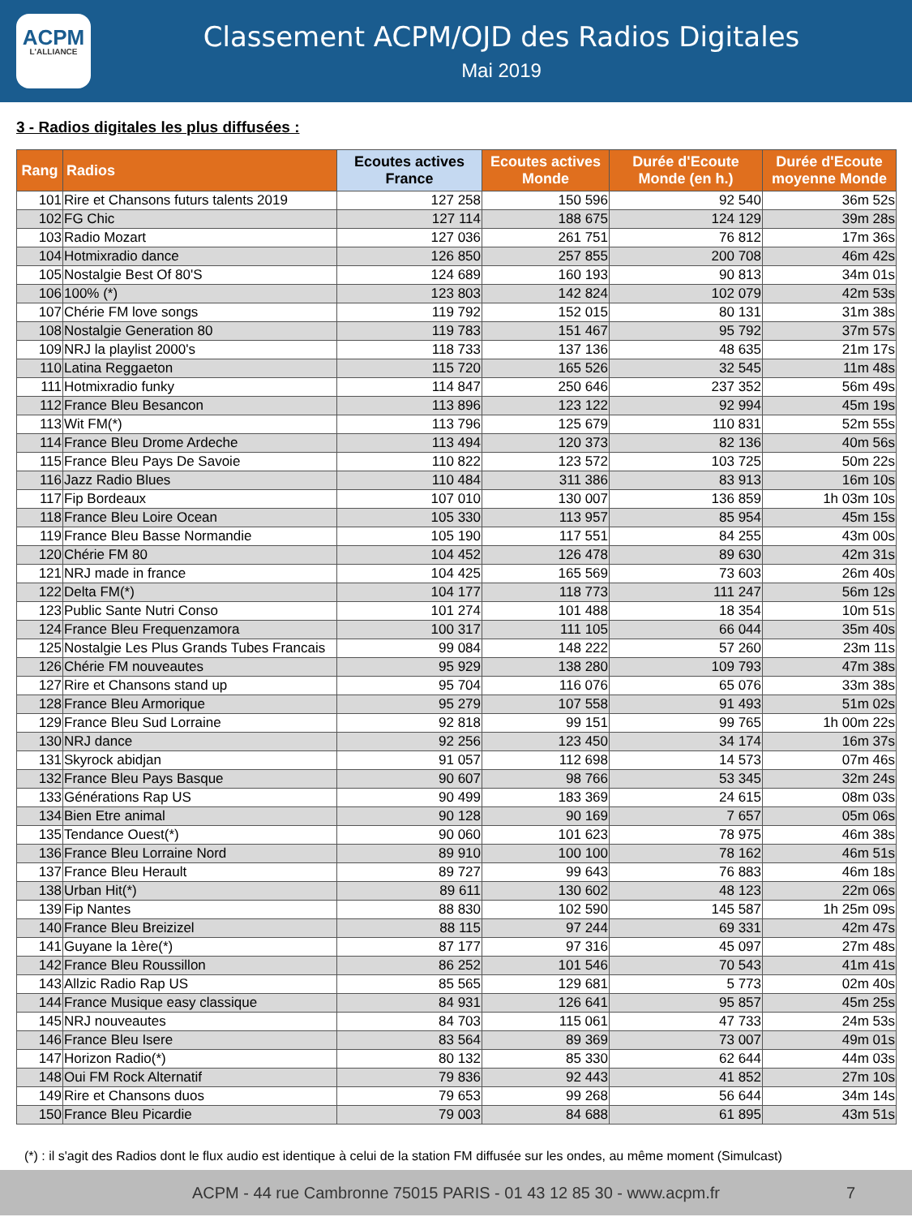ACPM
L'ALLIANCE
Classement ACPM/OJD des Radios Digitales
Mai 2019
3 - Radios digitales les plus diffusées :
| Rang | Radios | Ecoutes actives France | Ecoutes actives Monde | Durée d'Ecoute Monde (en h.) | Durée d'Ecoute moyenne Monde |
| --- | --- | --- | --- | --- | --- |
| 101 | Rire et Chansons futurs talents 2019 | 127 258 | 150 596 | 92 540 | 36m 52s |
| 102 | FG Chic | 127 114 | 188 675 | 124 129 | 39m 28s |
| 103 | Radio Mozart | 127 036 | 261 751 | 76 812 | 17m 36s |
| 104 | Hotmixradio dance | 126 850 | 257 855 | 200 708 | 46m 42s |
| 105 | Nostalgie Best Of 80'S | 124 689 | 160 193 | 90 813 | 34m 01s |
| 106 | 100% (*) | 123 803 | 142 824 | 102 079 | 42m 53s |
| 107 | Chérie FM love songs | 119 792 | 152 015 | 80 131 | 31m 38s |
| 108 | Nostalgie Generation 80 | 119 783 | 151 467 | 95 792 | 37m 57s |
| 109 | NRJ la playlist 2000's | 118 733 | 137 136 | 48 635 | 21m 17s |
| 110 | Latina Reggaeton | 115 720 | 165 526 | 32 545 | 11m 48s |
| 111 | Hotmixradio funky | 114 847 | 250 646 | 237 352 | 56m 49s |
| 112 | France Bleu Besancon | 113 896 | 123 122 | 92 994 | 45m 19s |
| 113 | Wit FM(*) | 113 796 | 125 679 | 110 831 | 52m 55s |
| 114 | France Bleu Drome Ardeche | 113 494 | 120 373 | 82 136 | 40m 56s |
| 115 | France Bleu Pays De Savoie | 110 822 | 123 572 | 103 725 | 50m 22s |
| 116 | Jazz Radio Blues | 110 484 | 311 386 | 83 913 | 16m 10s |
| 117 | Fip Bordeaux | 107 010 | 130 007 | 136 859 | 1h 03m 10s |
| 118 | France Bleu Loire Ocean | 105 330 | 113 957 | 85 954 | 45m 15s |
| 119 | France Bleu Basse Normandie | 105 190 | 117 551 | 84 255 | 43m 00s |
| 120 | Chérie FM 80 | 104 452 | 126 478 | 89 630 | 42m 31s |
| 121 | NRJ made in france | 104 425 | 165 569 | 73 603 | 26m 40s |
| 122 | Delta FM(*) | 104 177 | 118 773 | 111 247 | 56m 12s |
| 123 | Public Sante Nutri Conso | 101 274 | 101 488 | 18 354 | 10m 51s |
| 124 | France Bleu Frequenzamora | 100 317 | 111 105 | 66 044 | 35m 40s |
| 125 | Nostalgie Les Plus Grands Tubes Francais | 99 084 | 148 222 | 57 260 | 23m 11s |
| 126 | Chérie FM nouveautes | 95 929 | 138 280 | 109 793 | 47m 38s |
| 127 | Rire et Chansons stand up | 95 704 | 116 076 | 65 076 | 33m 38s |
| 128 | France Bleu Armorique | 95 279 | 107 558 | 91 493 | 51m 02s |
| 129 | France Bleu Sud Lorraine | 92 818 | 99 151 | 99 765 | 1h 00m 22s |
| 130 | NRJ dance | 92 256 | 123 450 | 34 174 | 16m 37s |
| 131 | Skyrock abidjan | 91 057 | 112 698 | 14 573 | 07m 46s |
| 132 | France Bleu Pays Basque | 90 607 | 98 766 | 53 345 | 32m 24s |
| 133 | Générations Rap US | 90 499 | 183 369 | 24 615 | 08m 03s |
| 134 | Bien Etre animal | 90 128 | 90 169 | 7 657 | 05m 06s |
| 135 | Tendance Ouest(*) | 90 060 | 101 623 | 78 975 | 46m 38s |
| 136 | France Bleu Lorraine Nord | 89 910 | 100 100 | 78 162 | 46m 51s |
| 137 | France Bleu Herault | 89 727 | 99 643 | 76 883 | 46m 18s |
| 138 | Urban Hit(*) | 89 611 | 130 602 | 48 123 | 22m 06s |
| 139 | Fip Nantes | 88 830 | 102 590 | 145 587 | 1h 25m 09s |
| 140 | France Bleu Breizizel | 88 115 | 97 244 | 69 331 | 42m 47s |
| 141 | Guyane la 1ère(*) | 87 177 | 97 316 | 45 097 | 27m 48s |
| 142 | France Bleu Roussillon | 86 252 | 101 546 | 70 543 | 41m 41s |
| 143 | Allzic Radio Rap US | 85 565 | 129 681 | 5 773 | 02m 40s |
| 144 | France Musique easy classique | 84 931 | 126 641 | 95 857 | 45m 25s |
| 145 | NRJ nouveautes | 84 703 | 115 061 | 47 733 | 24m 53s |
| 146 | France Bleu Isere | 83 564 | 89 369 | 73 007 | 49m 01s |
| 147 | Horizon Radio(*) | 80 132 | 85 330 | 62 644 | 44m 03s |
| 148 | Oui FM Rock Alternatif | 79 836 | 92 443 | 41 852 | 27m 10s |
| 149 | Rire et Chansons duos | 79 653 | 99 268 | 56 644 | 34m 14s |
| 150 | France Bleu Picardie | 79 003 | 84 688 | 61 895 | 43m 51s |
(*) : il s'agit des Radios dont le flux audio est identique à celui de la station FM diffusée sur les ondes, au même moment (Simulcast)
ACPM - 44 rue Cambronne 75015 PARIS - 01 43 12 85 30 - www.acpm.fr 7